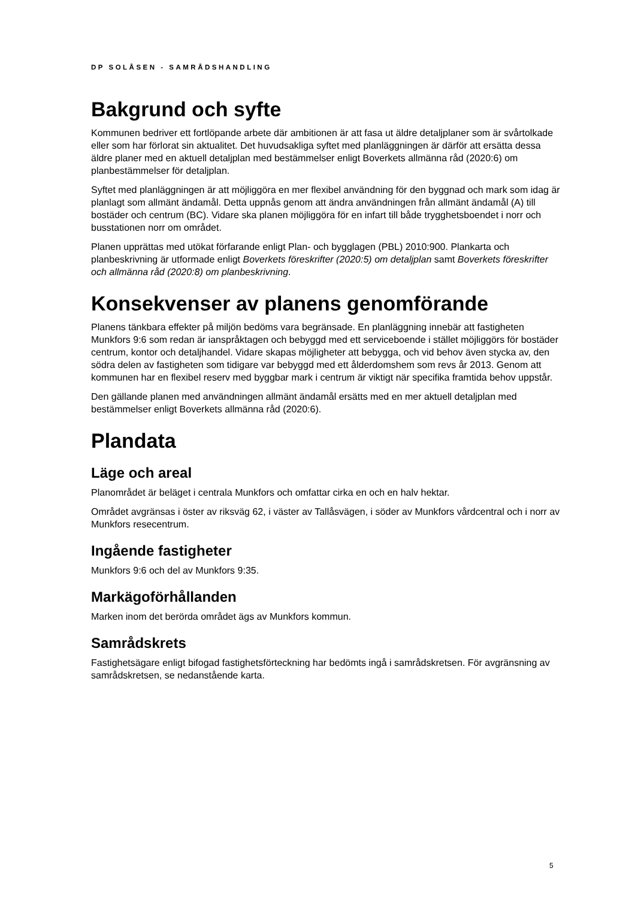DP SOLÅSEN - SAMRÅDSHANDLING
Bakgrund och syfte
Kommunen bedriver ett fortlöpande arbete där ambitionen är att fasa ut äldre detaljplaner som är svårtolkade eller som har förlorat sin aktualitet. Det huvudsakliga syftet med planläggningen är därför att ersätta dessa äldre planer med en aktuell detaljplan med bestämmelser enligt Boverkets allmänna råd (2020:6) om planbestämmelser för detaljplan.
Syftet med planläggningen är att möjliggöra en mer flexibel användning för den byggnad och mark som idag är planlagt som allmänt ändamål. Detta uppnås genom att ändra användningen från allmänt ändamål (A) till bostäder och centrum (BC). Vidare ska planen möjliggöra för en infart till både trygghetsboendet i norr och busstationen norr om området.
Planen upprättas med utökat förfarande enligt Plan- och bygglagen (PBL) 2010:900. Plankarta och planbeskrivning är utformade enligt Boverkets föreskrifter (2020:5) om detaljplan samt Boverkets föreskrifter och allmänna råd (2020:8) om planbeskrivning.
Konsekvenser av planens genomförande
Planens tänkbara effekter på miljön bedöms vara begränsade. En planläggning innebär att fastigheten Munkfors 9:6 som redan är ianspråktagen och bebyggd med ett serviceboende i stället möjliggörs för bostäder centrum, kontor och detaljhandel. Vidare skapas möjligheter att bebygga, och vid behov även stycka av, den södra delen av fastigheten som tidigare var bebyggd med ett ålderdomshem som revs år 2013. Genom att kommunen har en flexibel reserv med byggbar mark i centrum är viktigt när specifika framtida behov uppstår.
Den gällande planen med användningen allmänt ändamål ersätts med en mer aktuell detaljplan med bestämmelser enligt Boverkets allmänna råd (2020:6).
Plandata
Läge och areal
Planområdet är beläget i centrala Munkfors och omfattar cirka en och en halv hektar.
Området avgränsas i öster av riksväg 62, i väster av Tallåsvägen, i söder av Munkfors vårdcentral och i norr av Munkfors resecentrum.
Ingående fastigheter
Munkfors 9:6 och del av Munkfors 9:35.
Markägoförhållanden
Marken inom det berörda området ägs av Munkfors kommun.
Samrådskrets
Fastighetsägare enligt bifogad fastighetsförteckning har bedömts ingå i samrådskretsen. För avgränsning av samrådskretsen, se nedanstående karta.
5